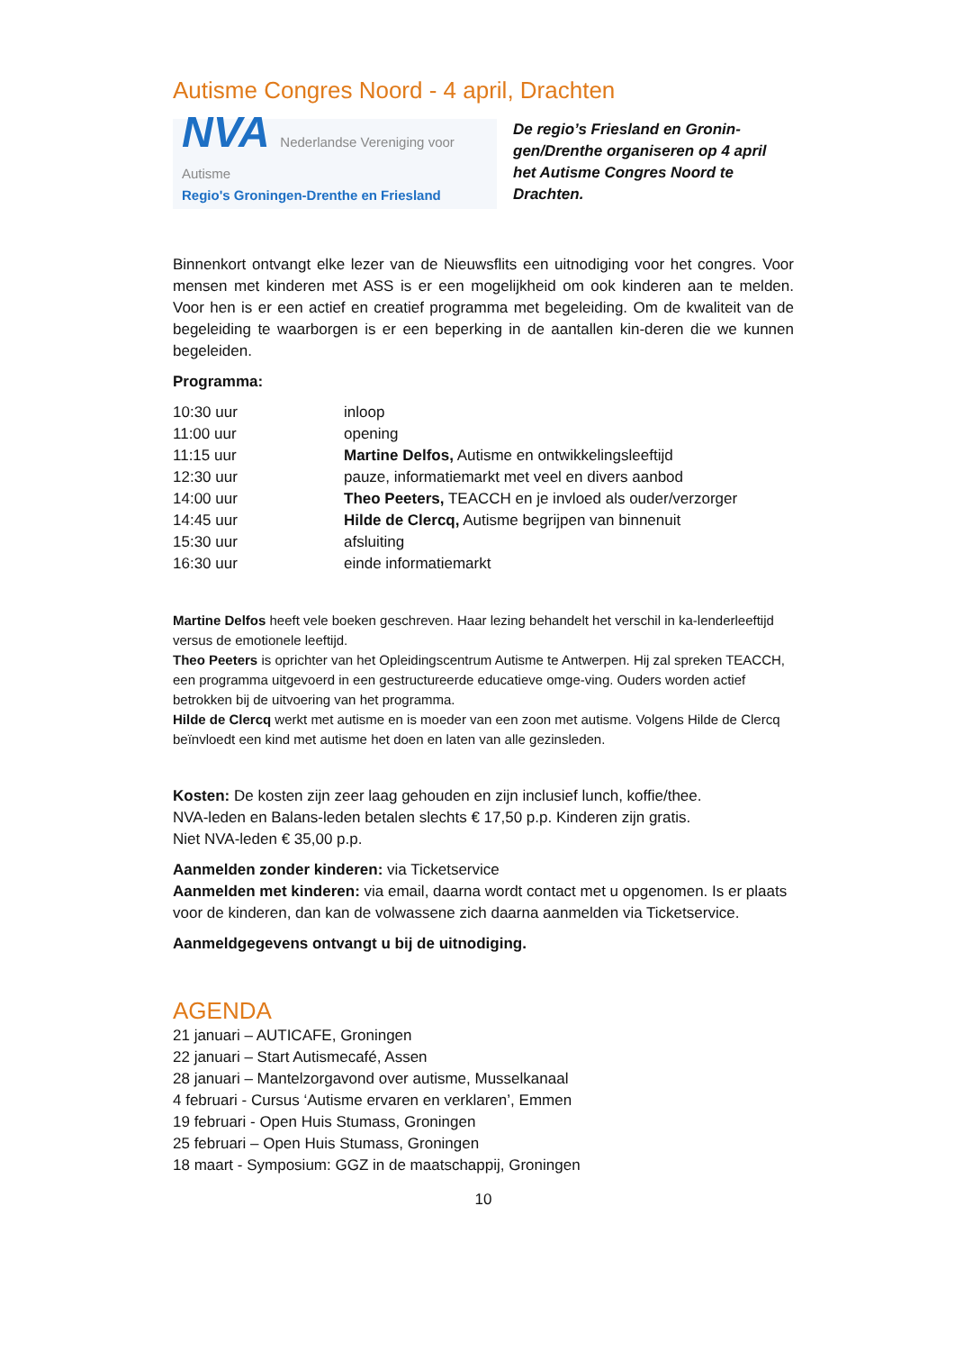Autisme Congres Noord - 4 april, Drachten
NVA Nederlandse Vereniging voor Autisme
Regio's Groningen-Drenthe en Friesland
De regio’s Friesland en Gronin-gen/Drenthe organiseren op 4 april het Autisme Congres Noord te Drachten.
Binnenkort ontvangt elke lezer van de Nieuwsflits een uitnodiging voor het congres. Voor mensen met kinderen met ASS is er een mogelijkheid om ook kinderen aan te melden. Voor hen is er een actief en creatief programma met begeleiding. Om de kwaliteit van de begeleiding te waarborgen is er een beperking in de aantallen kin-deren die we kunnen begeleiden.
Programma:
| 10:30 uur | inloop |
| 11:00 uur | opening |
| 11:15 uur | Martine Delfos, Autisme en ontwikkelingsleeftijd |
| 12:30 uur | pauze, informatiemarkt met veel en divers aanbod |
| 14:00 uur | Theo Peeters, TEACCH en je invloed als ouder/verzorger |
| 14:45 uur | Hilde de Clercq, Autisme begrijpen van binnenuit |
| 15:30 uur | afsluiting |
| 16:30 uur | einde informatiemarkt |
Martine Delfos heeft vele boeken geschreven. Haar lezing behandelt het verschil in ka-lenderleeftijd versus de emotionele leeftijd.
Theo Peeters is oprichter van het Opleidingscentrum Autisme te Antwerpen. Hij zal spreken TEACCH, een programma uitgevoerd in een gestructureerde educatieve omge-ving. Ouders worden actief betrokken bij de uitvoering van het programma.
Hilde de Clercq werkt met autisme en is moeder van een zoon met autisme. Volgens Hilde de Clercq beïnvloedt een kind met autisme het doen en laten van alle gezinsleden.
Kosten: De kosten zijn zeer laag gehouden en zijn inclusief lunch, koffie/thee.
NVA-leden en Balans-leden betalen slechts € 17,50 p.p. Kinderen zijn gratis.
Niet NVA-leden € 35,00 p.p.
Aanmelden zonder kinderen: via Ticketservice
Aanmelden met kinderen: via email, daarna wordt contact met u opgenomen. Is er plaats voor de kinderen, dan kan de volwassene zich daarna aanmelden via Ticketservice.
Aanmeldgegevens ontvangt u bij de uitnodiging.
AGENDA
21 januari – AUTICAFE, Groningen
22 januari – Start Autismecafé, Assen
28 januari – Mantelzorgavond over autisme, Musselkanaal
4 februari - Cursus ‘Autisme ervaren en verklaren’, Emmen
19 februari - Open Huis Stumass, Groningen
25 februari – Open Huis Stumass, Groningen
18 maart - Symposium: GGZ in de maatschappij, Groningen
10